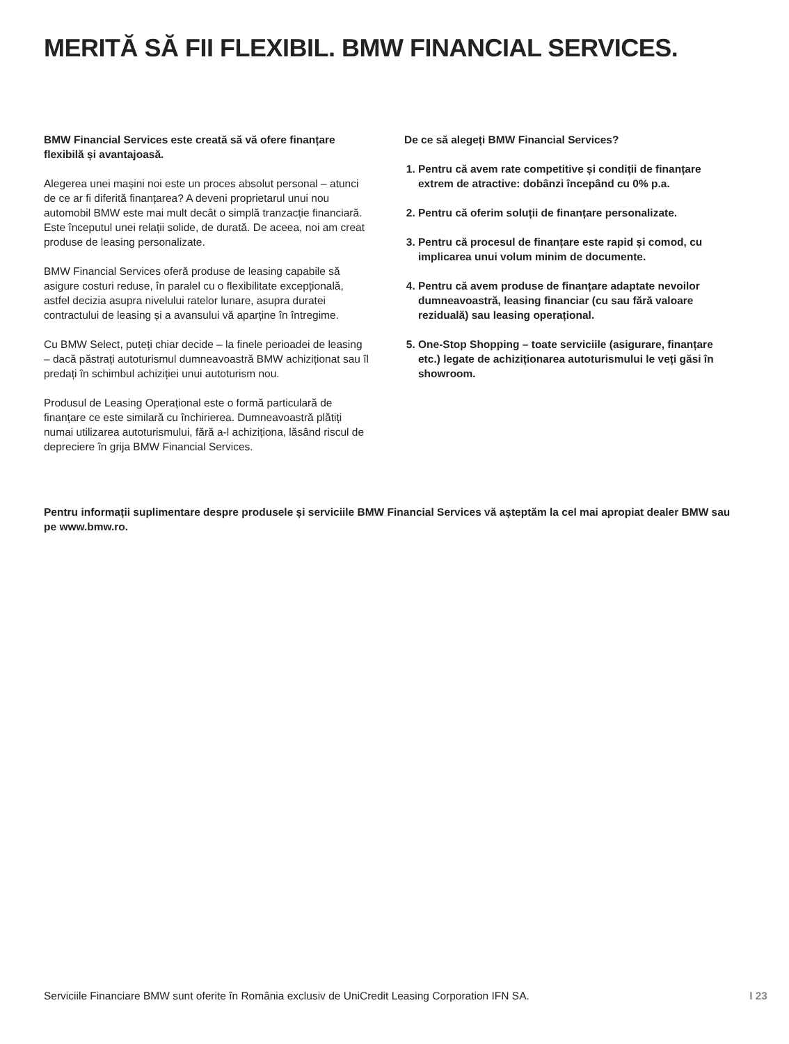MERITĂ SĂ FII FLEXIBIL. BMW FINANCIAL SERVICES.
BMW Financial Services este creată să vă ofere finanțare flexibilă și avantajoasă.
Alegerea unei mașini noi este un proces absolut personal – atunci de ce ar fi diferită finanțarea? A deveni proprietarul unui nou automobil BMW este mai mult decât o simplă tranzacție financiară. Este începutul unei relații solide, de durată. De aceea, noi am creat produse de leasing personalizate.
BMW Financial Services oferă produse de leasing capabile să asigure costuri reduse, în paralel cu o flexibilitate excepțională, astfel decizia asupra nivelului ratelor lunare, asupra duratei contractului de leasing și a avansului vă aparține în întregime.
Cu BMW Select, puteți chiar decide – la finele perioadei de leasing – dacă păstrați autoturismul dumneavoastră BMW achiziționat sau îl predați în schimbul achiziției unui autoturism nou.
Produsul de Leasing Operațional este o formă particulară de finanțare ce este similară cu închirierea. Dumneavoastră plătiți numai utilizarea autoturismului, fără a-l achiziționa, lăsând riscul de depreciere în grija BMW Financial Services.
De ce să alegeți BMW Financial Services?
1. Pentru că avem rate competitive și condiții de finanțare extrem de atractive: dobânzi începând cu 0% p.a.
2. Pentru că oferim soluții de finanțare personalizate.
3. Pentru că procesul de finanțare este rapid și comod, cu implicarea unui volum minim de documente.
4. Pentru că avem produse de finanțare adaptate nevoilor dumneavoastră, leasing financiar (cu sau fără valoare reziduală) sau leasing operațional.
5. One-Stop Shopping – toate serviciile (asigurare, finanțare etc.) legate de achiziționarea autoturismului le veți găsi în showroom.
Pentru informații suplimentare despre produsele și serviciile BMW Financial Services vă așteptăm la cel mai apropiat dealer BMW sau pe www.bmw.ro.
Serviciile Financiare BMW sunt oferite în România exclusiv de UniCredit Leasing Corporation IFN SA. I 23